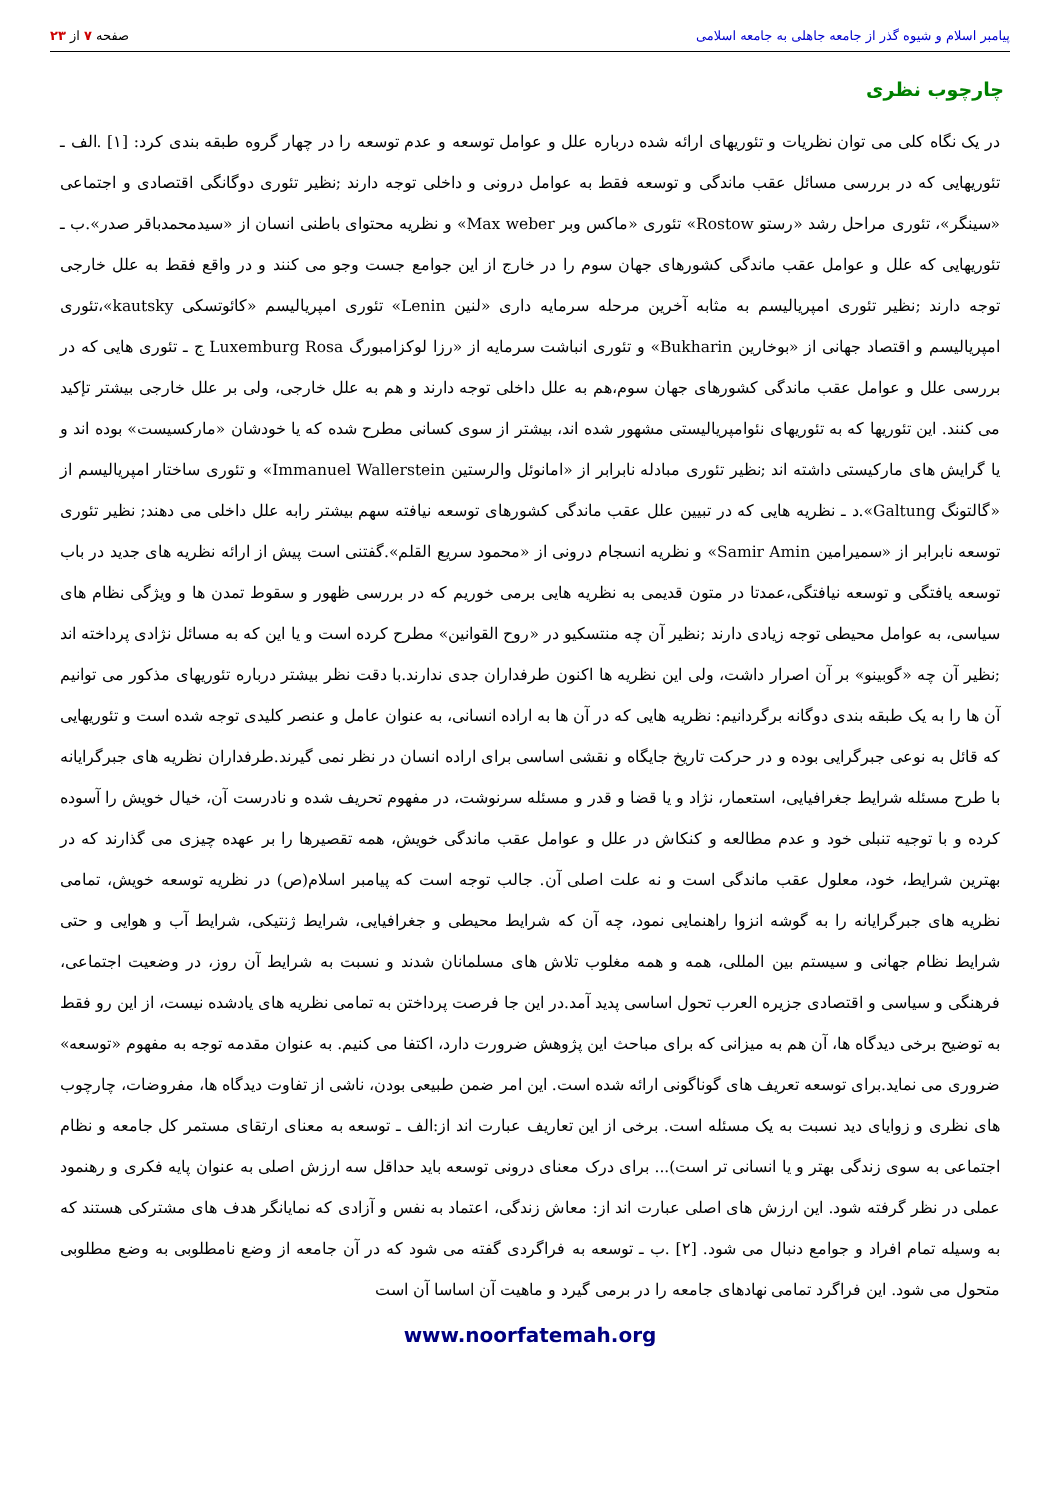پیامبر اسلام و شیوه گذر از جامعه جاهلی به جامعه اسلامی صفحه ۷ از ۲۳
چارچوب نظری
در یک نگاه کلی می توان نظریات و تئوریهای ارائه شده درباره علل و عوامل توسعه و عدم توسعه را در چهار گروه طبقه بندی کرد: [۱] .الف ـ تئوریهایی که در بررسی مسائل عقب ماندگی و توسعه فقط به عوامل درونی و داخلی توجه دارند ;نظیر تئوری دوگانگی اقتصادی و اجتماعی «سینگر»، تئوری مراحل رشد «رستو Rostow» تئوری «ماکس وبر Max weber» و نظریه محتوای باطنی انسان از «سیدمحمدباقر صدر».ب ـ تئوریهایی که علل و عوامل عقب ماندگی کشورهای جهان سوم را در خارج از این جوامع جست وجو می کنند و در واقع فقط به علل خارجی توجه دارند ;نظیر تئوری امپریالیسم به مثابه آخرین مرحله سرمایه داری «لنین Lenin» تئوری امپریالیسم «کائوتسکی kautsky»،تئوری امپریالیسم و اقتصاد جهانی از «بوخارین Bukharin» و تئوری انباشت سرمایه از «رزا لوکزامبورگ Luxemburg Rosa ج ـ تئوری هایی که در بررسی علل و عوامل عقب ماندگی کشورهای جهان سوم،هم به علل داخلی توجه دارند و هم به علل خارجی، ولی بر علل خارجی بیشتر تإکید می کنند. این تئوریها که به تئوریهای نئوامپریالیستی مشهور شده اند، بیشتر از سوی کسانی مطرح شده که یا خودشان «مارکسیست» بوده اند و یا گرایش های مارکیستی داشته اند ;نظیر تئوری مبادله نابرابر از «امانوئل والرستین Immanuel Wallerstein» و تئوری ساختار امپریالیسم از «گالتونگ Galtung».د ـ نظریه هایی که در تبیین علل عقب ماندگی کشورهای توسعه نیافته سهم بیشتر رابه علل داخلی می دهند; نظیر تئوری توسعه نابرابر از «سمیرامین Samir Amin» و نظریه انسجام درونی از «محمود سریع القلم».گفتنی است پیش از ارائه نظریه های جدید در باب توسعه یافتگی و توسعه نیافتگی،عمدتا در متون قدیمی به نظریه هایی برمی خوریم که در بررسی ظهور و سقوط تمدن ها و ویژگی نظام های سیاسی، به عوامل محیطی توجه زیادی دارند ;نظیر آن چه منتسکیو در «روح القوانین» مطرح کرده است و یا این که به مسائل نژادی پرداخته اند ;نظیر آن چه «گوبینو» بر آن اصرار داشت، ولی این نظریه ها اکنون طرفداران جدی ندارند.با دقت نظر بیشتر درباره تئوریهای مذکور می توانیم آن ها را به یک طبقه بندی دوگانه برگردانیم: نظریه هایی که در آن ها به اراده انسانی، به عنوان عامل و عنصر کلیدی توجه شده است و تئوریهایی که قائل به نوعی جبرگرایی بوده و در حرکت تاریخ جایگاه و نقشی اساسی برای اراده انسان در نظر نمی گیرند.طرفداران نظریه های جبرگرایانه با طرح مسئله شرایط جغرافیایی، استعمار، نژاد و یا قضا و قدر و مسئله سرنوشت، در مفهوم تحریف شده و نادرست آن، خیال خویش را آسوده کرده و با توجیه تنبلی خود و عدم مطالعه و کنکاش در علل و عوامل عقب ماندگی خویش، همه تقصیرها را بر عهده چیزی می گذارند که در بهترین شرایط، خود، معلول عقب ماندگی است و نه علت اصلی آن. جالب توجه است که پیامبر اسلام(ص) در نظریه توسعه خویش، تمامی نظریه های جبرگرایانه را به گوشه انزوا راهنمایی نمود، چه آن که شرایط محیطی و جغرافیایی، شرایط ژنتیکی، شرایط آب و هوایی و حتی شرایط نظام جهانی و سیستم بین المللی، همه و همه مغلوب تلاش های مسلمانان شدند و نسبت به شرایط آن روز، در وضعیت اجتماعی، فرهنگی و سیاسی و اقتصادی جزیره العرب تحول اساسی پدید آمد.در این جا فرصت پرداختن به تمامی نظریه های یادشده نیست، از این رو فقط به توضیح برخی دیدگاه ها، آن هم به میزانی که برای مباحث این پژوهش ضرورت دارد، اکتفا می کنیم. به عنوان مقدمه توجه به مفهوم «توسعه» ضروری می نماید.برای توسعه تعریف های گوناگونی ارائه شده است. این امر ضمن طبیعی بودن، ناشی از تفاوت دیدگاه ها، مفروضات، چارچوب های نظری و زوایای دید نسبت به یک مسئله است. برخی از این تعاریف عبارت اند از:الف ـ توسعه به معنای ارتقای مستمر کل جامعه و نظام اجتماعی به سوی زندگی بهتر و یا انسانی تر است)... برای درک معنای درونی توسعه باید حداقل سه ارزش اصلی به عنوان پایه فکری و رهنمود عملی در نظر گرفته شود. این ارزش های اصلی عبارت اند از: معاش زندگی، اعتماد به نفس و آزادی که نمایانگر هدف های مشترکی هستند که به وسیله تمام افراد و جوامع دنبال می شود. [۲] .ب ـ توسعه به فراگردی گفته می شود که در آن جامعه از وضع نامطلوبی به وضع مطلوبی متحول می شود. این فراگرد تمامی نهادهای جامعه را در برمی گیرد و ماهیت آن اساسا آن است
www.noorfatemah.org